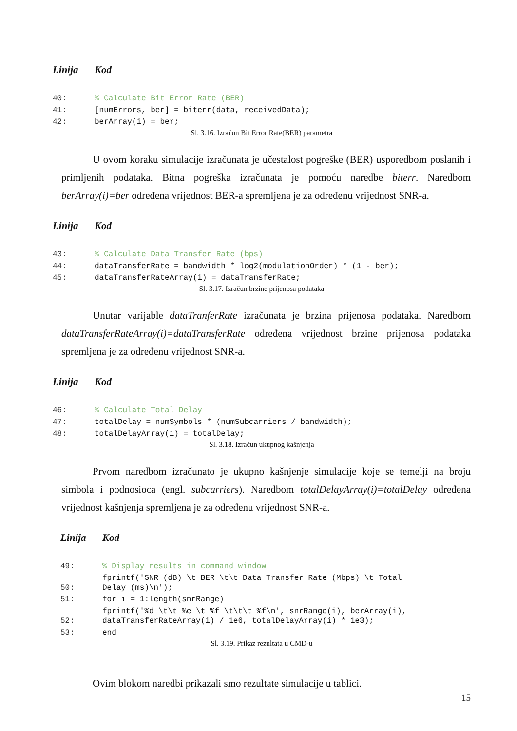Linija Kod
| 40: | % Calculate Bit Error Rate (BER) |
| 41: | [numErrors, ber] = biterr(data, receivedData); |
| 42: | berArray(i) = ber; |
Sl. 3.16. Izračun Bit Error Rate(BER) parametra
U ovom koraku simulacije izračunata je učestalost pogreške (BER) usporedbom poslanih i primljenih podataka. Bitna pogreška izračunata je pomoću naredbe biterr. Naredbom berArray(i)=ber određena vrijednost BER-a spremljena je za određenu vrijednost SNR-a.
Linija Kod
| 43: | % Calculate Data Transfer Rate (bps) |
| 44: | dataTransferRate = bandwidth * log2(modulationOrder) * (1 - ber); |
| 45: | dataTransferRateArray(i) = dataTransferRate; |
Sl. 3.17. Izračun brzine prijenosa podataka
Unutar varijable dataTranferRate izračunata je brzina prijenosa podataka. Naredbom dataTransferRateArray(i)=dataTransferRate određena vrijednost brzine prijenosa podataka spremljena je za određenu vrijednost SNR-a.
Linija Kod
| 46: | % Calculate Total Delay |
| 47: | totalDelay = numSymbols * (numSubcarriers / bandwidth); |
| 48: | totalDelayArray(i) = totalDelay; |
Sl. 3.18. Izračun ukupnog kašnjenja
Prvom naredbom izračunato je ukupno kašnjenje simulacije koje se temelji na broju simbola i podnosioca (engl. subcarriers). Naredbom totalDelayArray(i)=totalDelay određena vrijednost kašnjenja spremljena je za određenu vrijednost SNR-a.
Linija Kod
| 49: | % Display results in command window |
| 50: | fprintf('SNR (dB) \t BER \t\t Data Transfer Rate (Mbps) \t Total Delay (ms)\n'); |
| 51: | for i = 1:length(snrRange) |
| 52: | fprintf('%d \t\t %e \t %f \t\t\t %f\n', snrRange(i), berArray(i), dataTransferRateArray(i) / 1e6, totalDelayArray(i) * 1e3); |
| 53: | end |
Sl. 3.19. Prikaz rezultata u CMD-u
Ovim blokom naredbi prikazali smo rezultate simulacije u tablici.
15